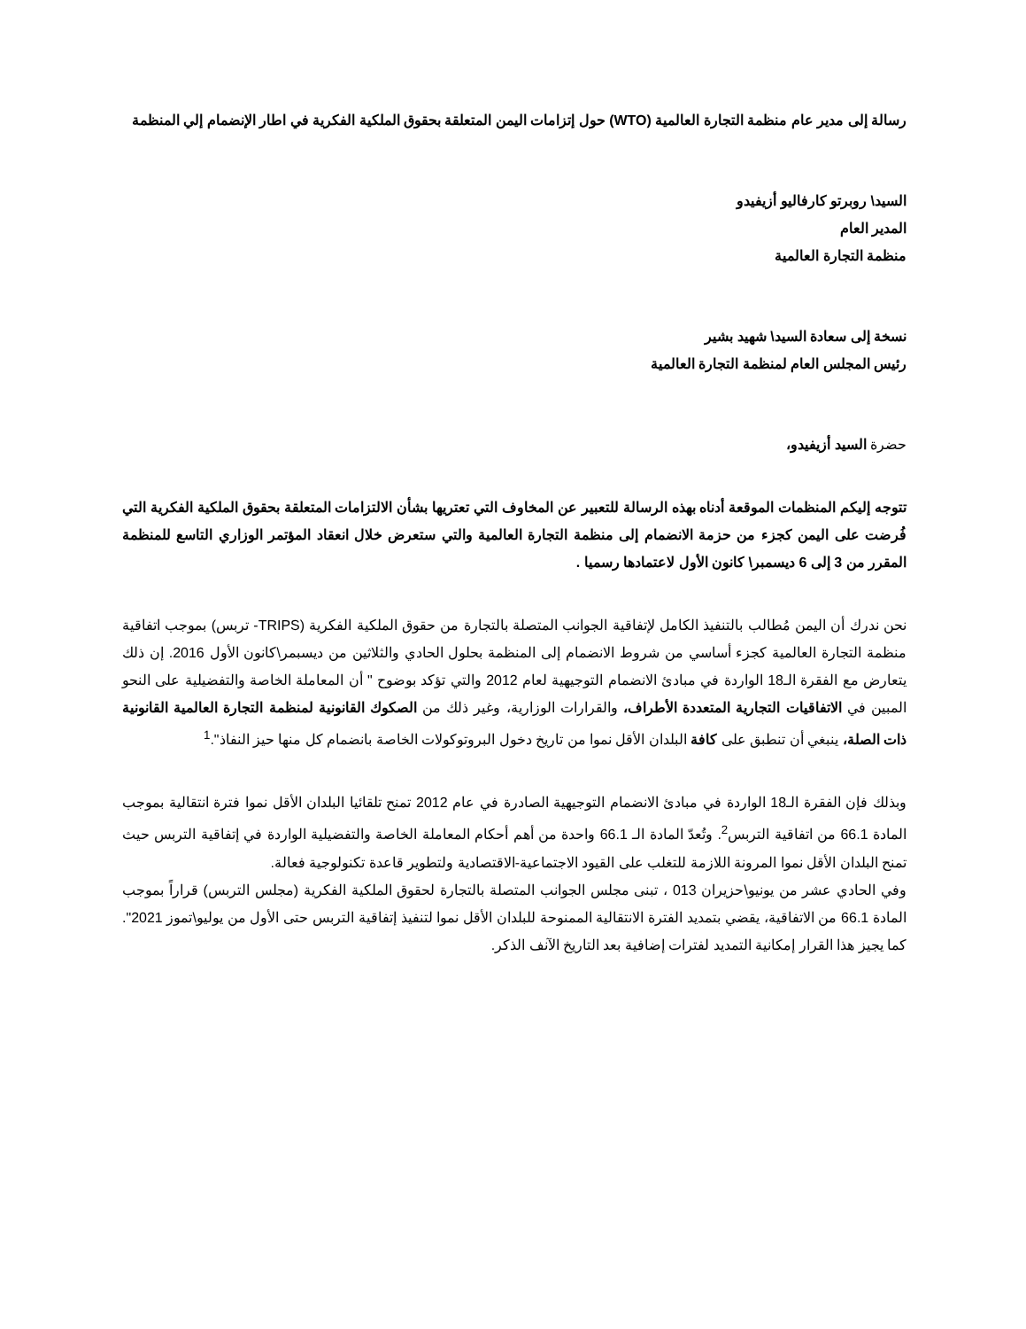رسالة إلى مدير عام منظمة التجارة العالمية (WTO) حول إتزامات اليمن المتعلقة بحقوق الملكية الفكرية في اطار الإنضمام إلي المنظمة
السيد\ روبرتو كارفاليو أزيفيدو
المدير العام
منظمة التجارة العالمية
نسخة إلى سعادة السيد\ شهيد بشير
رئيس المجلس العام لمنظمة التجارة العالمية
حضرة السيد أزيفيدو،
تتوجه إليكم المنظمات الموقعة أدناه بهذه الرسالة للتعبير عن المخاوف التي تعتريها بشأن الالتزامات المتعلقة بحقوق الملكية الفكرية التي فُرضت على اليمن كجزء من حزمة الانضمام إلى منظمة التجارة العالمية والتي ستعرض خلال انعقاد المؤتمر الوزاري التاسع للمنظمة المقرر من 3 إلى 6 ديسمبر\ كانون الأول لاعتمادها رسميا .
نحن ندرك أن اليمن مُطالب بالتنفيذ الكامل لإتفاقية الجوانب المتصلة بالتجارة من حقوق الملكية الفكرية (TRIPS- تربس) بموجب اتفاقية منظمة التجارة العالمية كجزء أساسي من شروط الانضمام إلى المنظمة بحلول الحادي والثلاثين من ديسبمر\كانون الأول 2016. إن ذلك يتعارض مع الفقرة الـ18 الواردة في مبادئ الانضمام التوجيهية لعام 2012 والتي تؤكد بوضوح " أن المعاملة الخاصة والتفضيلية على النحو المبين في الاتفاقيات التجارية المتعددة الأطراف، والقرارات الوزارية، وغير ذلك من الصكوك القانونية لمنظمة التجارة العالمية القانونية ذات الصلة، ينبغي أن تنطبق على كافة البلدان الأقل نموا من تاريخ دخول البروتوكولات الخاصة بانضمام كل منها حيز النفاذ".<sup>1</sup>
وبذلك فإن الفقرة الـ18 الواردة في مبادئ الانضمام التوجيهية الصادرة في عام 2012 تمنح تلقائيا البلدان الأقل نموا فترة انتقالية بموجب المادة 66.1 من اتفاقية التربس<sup>2</sup>. وتُعدّ المادة الـ 66.1 واحدة من أهم أحكام المعاملة الخاصة والتفضيلية الواردة في إتفاقية التربس حيث تمنح البلدان الأقل نموا المرونة اللازمة للتغلب على القيود الاجتماعية-الاقتصادية ولتطوير قاعدة تكنولوجية فعالة.
وفي الحادي عشر من يونيو\حزيران 013 ، تبنى مجلس الجوانب المتصلة بالتجارة لحقوق الملكية الفكرية (مجلس التربس) قراراً بموجب المادة 66.1 من الاتفاقية، يقضي بتمديد الفترة الانتقالية الممنوحة للبلدان الأقل نموا لتنفيذ إتفاقية التربس حتى الأول من يوليو\تموز 2021". كما يجيز هذا القرار إمكانية التمديد لفترات إضافية بعد التاريخ الآنف الذكر.